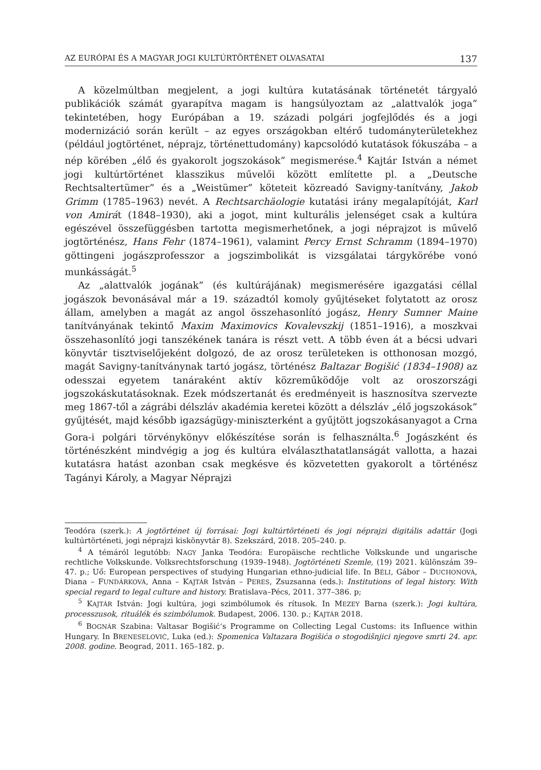AZ EURÓPAI ÉS A MAGYAR JOGI KULTÚRTÖRTÉNET OLVASATAI 137
A közelmúltban megjelent, a jogi kultúra kutatásának történetét tárgyaló publikációk számát gyarapítva magam is hangsúlyoztam az „alattvalók joga” tekintetében, hogy Európában a 19. századi polgári jogfejlődés és a jogi modernizáció során került – az egyes országokban eltérő tudományterületekhez (például jogtörténet, néprajz, történettudomány) kapcsolódó kutatások fókuszába – a nép körében „élő és gyakorolt jogszokások” megismerése.<sup>4</sup> Kajtár István a német jogi kultúrtörténet klasszikus művelői között említette pl. a „Deutsche Rechtsaltertümer” és a „Weistümer” köteteit közreadó Savigny-tanítvány, Jakob Grimm (1785–1963) nevét. A Rechtsarchäologie kutatási irány megalapítóját, Karl von Amirát (1848–1930), aki a jogot, mint kulturális jelenséget csak a kultúra egészével összefüggésben tartotta megismerhetőnek, a jogi néprajzot is művelő jogtörténész, Hans Fehr (1874–1961), valamint Percy Ernst Schramm (1894–1970) göttingeni jogászprofesszor a jogszimbolikát is vizsgálatai tárgykörébe vonó munkásságát.<sup>5</sup>
Az „alattvalók jogának” (és kultúrájának) megismerésére igazgatási céllal jogászok bevonásával már a 19. századtól komoly gyűjtéseket folytatott az orosz állam, amelyben a magát az angol összehasonlító jogász, Henry Sumner Maine tanítványának tekintő Maxim Maximovics Kovalevszkij (1851–1916), a moszkvai összehasonlító jogi tanszékének tanára is részt vett. A több éven át a bécsi udvari könyvtár tisztviselőjeként dolgozó, de az orosz területeken is otthonosan mozgó, magát Savigny-tanítványnak tartó jogász, történész Baltazar Bogišić (1834–1908) az odesszai egyetem tanáraként aktív közreműködője volt az oroszországi jogszokáskutatásoknak. Ezek módszertanát és eredményeit is hasznosítva szervezte meg 1867-től a zágrábi délszláv akadémia keretei között a délszláv „élő jogszokások” gyűjtését, majd később igazságügy-miniszterként a gyűjtött jogszokásanyagot a Crna Gora-i polgári törvénykönyv előkészítése során is felhasználta.<sup>6</sup> Jogászként és történészként mindvégig a jog és kultúra elválaszthatatlanságát vallotta, a hazai kutatásra hatást azonban csak megkésve és közvetetten gyakorolt a történész Tagányi Károly, a Magyar Néprajzi
Teodóra (szerk.): A jogtörténet új forrásai: Jogi kultúrtörténeti és jogi néprajzi digitális adattár (Jogi kultúrtörténeti, jogi néprajzi kiskönyvtár 8). Szekszárd, 2018. 205–240. p.
<sup>4</sup> A témáról legutóbb: NAGY Janka Teodóra: Europäische rechtliche Volkskunde und ungarische rechtliche Volkskunde. Volksrechtsforschung (1939–1948). Jogtörténeti Szemle, (19) 2021. különszám 39–47. p.; Uő: European perspectives of studying Hungarian ethno-judicial life. In BÉLI, Gábor – DUCHONOVÁ, Diana – FUNDÁRKOVÁ, Anna – KAJTÁR István – PERES, Zsuzsanna (eds.): Institutions of legal history. With special regard to legal culture and history. Bratislava–Pécs, 2011. 377–386. p;
<sup>5</sup> KAJTÁR István: Jogi kultúra, jogi szimbólumok és rítusok. In MEZEY Barna (szerk.): Jogi kultúra, processzusok, rituálék és szimbólumok. Budapest, 2006. 130. p.; KAJTÁR 2018.
<sup>6</sup> BOGNÁR Szabina: Valtasar Bogišić‘s Programme on Collecting Legal Customs: its Influence within Hungary. In BRENESELOVIĆ, Luka (ed.): Spomenica Valtazara Bogišića o stogodišnjici njegove smrti 24. apr. 2008. godine. Beograd, 2011. 165–182. p.